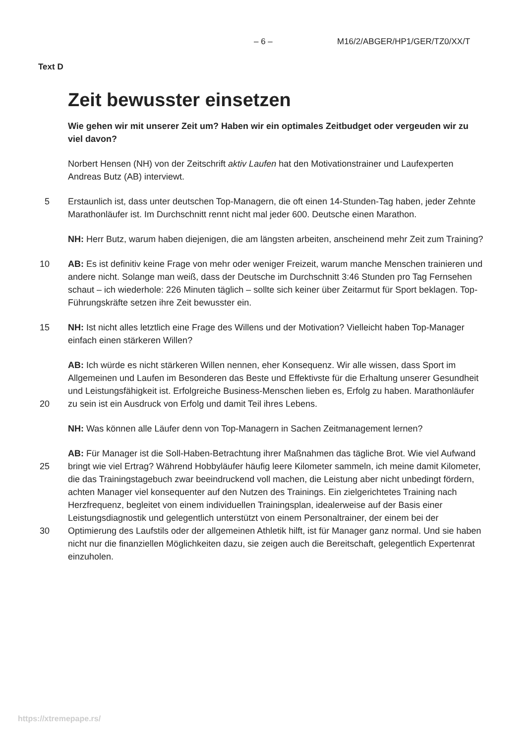– 6 – M16/2/ABGER/HP1/GER/TZ0/XX/T
Text D
Zeit bewusster einsetzen
Wie gehen wir mit unserer Zeit um? Haben wir ein optimales Zeitbudget oder vergeuden wir zu viel davon?
Norbert Hensen (NH) von der Zeitschrift aktiv Laufen hat den Motivationstrainer und Laufexperten Andreas Butz (AB) interviewt.
5 Erstaunlich ist, dass unter deutschen Top-Managern, die oft einen 14-Stunden-Tag haben, jeder Zehnte Marathonläufer ist. Im Durchschnitt rennt nicht mal jeder 600. Deutsche einen Marathon.
NH: Herr Butz, warum haben diejenigen, die am längsten arbeiten, anscheinend mehr Zeit zum Training?
10 AB: Es ist definitiv keine Frage von mehr oder weniger Freizeit, warum manche Menschen trainieren und andere nicht. Solange man weiß, dass der Deutsche im Durchschnitt 3:46 Stunden pro Tag Fernsehen schaut – ich wiederhole: 226 Minuten täglich – sollte sich keiner über Zeitarmut für Sport beklagen. Top-Führungskräfte setzen ihre Zeit bewusster ein.
15 NH: Ist nicht alles letztlich eine Frage des Willens und der Motivation? Vielleicht haben Top-Manager einfach einen stärkeren Willen?
20 AB: Ich würde es nicht stärkeren Willen nennen, eher Konsequenz. Wir alle wissen, dass Sport im Allgemeinen und Laufen im Besonderen das Beste und Effektivste für die Erhaltung unserer Gesundheit und Leistungsfähigkeit ist. Erfolgreiche Business-Menschen lieben es, Erfolg zu haben. Marathonläufer zu sein ist ein Ausdruck von Erfolg und damit Teil ihres Lebens.
NH: Was können alle Läufer denn von Top-Managern in Sachen Zeitmanagement lernen?
25
30
AB: Für Manager ist die Soll-Haben-Betrachtung ihrer Maßnahmen das tägliche Brot. Wie viel Aufwand bringt wie viel Ertrag? Während Hobbyläufer häufig leere Kilometer sammeln, ich meine damit Kilometer, die das Trainingstagebuch zwar beeindruckend voll machen, die Leistung aber nicht unbedingt fördern, achten Manager viel konsequenter auf den Nutzen des Trainings. Ein zielgerichtetes Training nach Herzfrequenz, begleitet von einem individuellen Trainingsplan, idealerweise auf der Basis einer Leistungsdiagnostik und gelegentlich unterstützt von einem Personaltrainer, der einem bei der Optimierung des Laufstils oder der allgemeinen Athletik hilft, ist für Manager ganz normal. Und sie haben nicht nur die finanziellen Möglichkeiten dazu, sie zeigen auch die Bereitschaft, gelegentlich Expertenrat einzuholen.
https://xtremepape.rs/